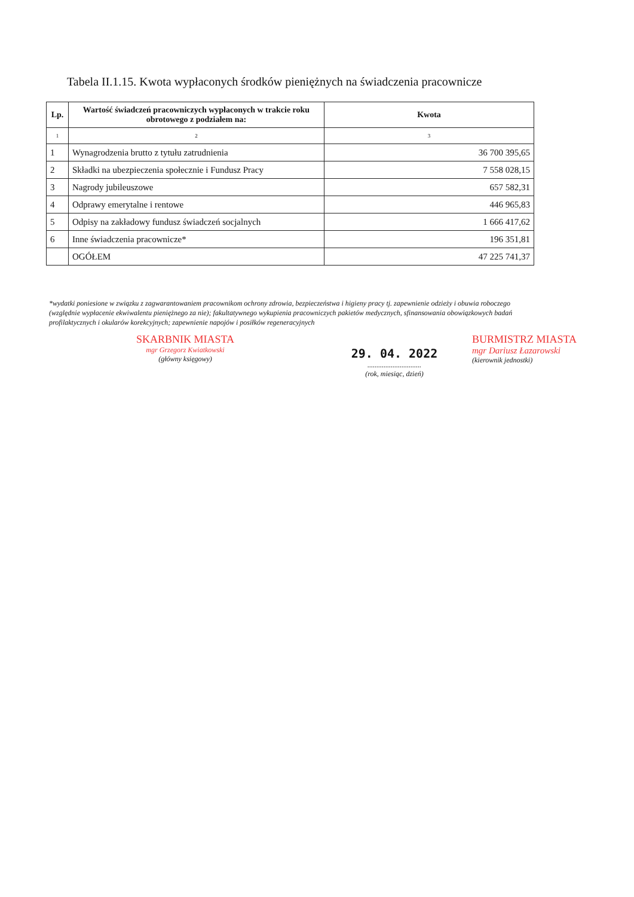Tabela II.1.15. Kwota wypłaconych środków pieniężnych na świadczenia pracownicze
| Lp. | Wartość świadczeń pracowniczych wypłaconych w trakcie roku obrotowego z podziałem na: | Kwota |
| --- | --- | --- |
| 1 | 2 | 3 |
| 1 | Wynagrodzenia brutto z tytułu zatrudnienia | 36 700 395,65 |
| 2 | Składki na ubezpieczenia społecznie i Fundusz Pracy | 7 558 028,15 |
| 3 | Nagrody jubileuszowe | 657 582,31 |
| 4 | Odprawy emerytalne i rentowe | 446 965,83 |
| 5 | Odpisy na zakładowy fundusz świadczeń socjalnych | 1 666 417,62 |
| 6 | Inne świadczenia pracownicze* | 196 351,81 |
| | OGÓŁEM | 47 225 741,37 |
*wydatki poniesione w związku z zagwarantowaniem pracownikom ochrony zdrowia, bezpieczeństwa i higieny pracy tj. zapewnienie odzieży i obuwia roboczego (względnie wypłacenie ekwiwalentu pieniężnego za nie); fakultatywnego wykupienia pracowniczych pakietów medycznych, sfinansowania obowiązkowych badań profilaktycznych i okularów korekcyjnych; zapewnienie napojów i posiłków regeneracyjnych
SKARBNIK MIASTA
mgr Grzegorz Kwiatkowski
(główny księgowy)
29. 04. 2022
..............................
(rok, miesiąc, dzień)
BURMISTRZ MIASTA
mgr Dariusz Łazarowski
(kierownik jednostki)